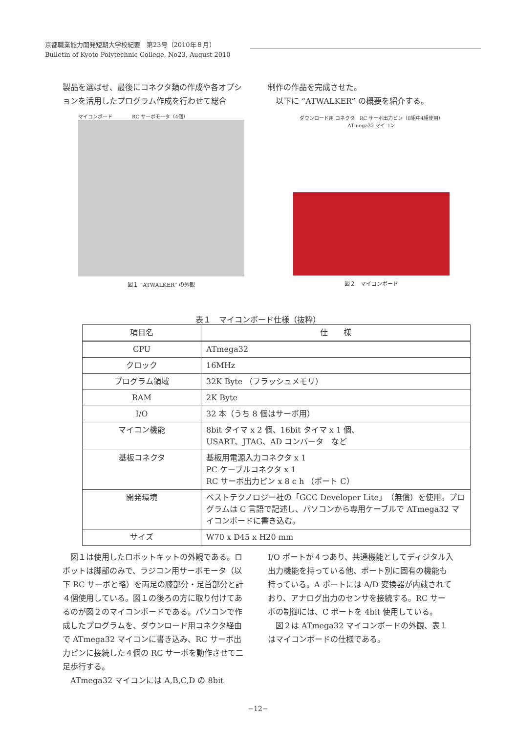京都職業能力開発短期大学校紀要　第23号（2010年８月）
Bulletin of Kyoto Polytechnic College, No23, August 2010
製品を選ばせ、最後にコネクタ類の作成や各オプションを活用したプログラム作成を行わせて総合
制作の作品を完成させた。
　以下に “ATWALKER” の概要を紹介する。
マイコンボード　　　　RC サーボモータ（4個）
図１ “ATWALKER” の外観
ダウンロード用 コネクタ　RC サーボ出力ピン（8組中4組使用）　ATmega32 マイコン
図２　マイコンボード
表１　マイコンボード仕様（抜粋）
| 項目名 | 仕 様 |
| --- | --- |
| CPU | ATmega32 |
| クロック | 16MHz |
| プログラム領域 | 32K Byte （フラッシュメモリ） |
| RAM | 2K Byte |
| I/O | 32 本（うち 8 個はサーボ用） |
| マイコン機能 | 8bit タイマ x 2 個、16bit タイマ x 1 個、 USART、JTAG、AD コンバータ など |
| 基板コネクタ | 基板用電源入力コネクタ x 1 PC ケーブルコネクタ x 1 RC サーボ出力ピン x 8 c h （ポート C） |
| 開発環境 | ベストテクノロジー社の「GCC Developer Lite」（無償）を使用。プログラムは C 言語で記述し、パソコンから専用ケーブルで ATmega32 マイコンボードに書き込む。 |
| サイズ | W70 x D45 x H20 mm |
　図１は使用したロボットキットの外観である。ロボットは脚部のみで、ラジコン用サーボモータ（以下 RC サーボと略）を両足の膝部分・足首部分と計４個使用している。図１の後ろの方に取り付けてあるのが図２のマイコンボードである。パソコンで作成したプログラムを、ダウンロード用コネクタ経由で ATmega32 マイコンに書き込み、RC サーボ出力ピンに接続した４個の RC サーボを動作させて二足歩行する。
　ATmega32 マイコンには A,B,C,D の 8bit
I/O ポートが４つあり、共通機能としてディジタル入出力機能を持っている他、ポート別に固有の機能も持っている。A ポートには A/D 変換器が内蔵されており、アナログ出力のセンサを接続する。RC サーボの制御には、C ポートを 4bit 使用している。
　図２は ATmega32 マイコンボードの外観、表１はマイコンボードの仕様である。
−12−